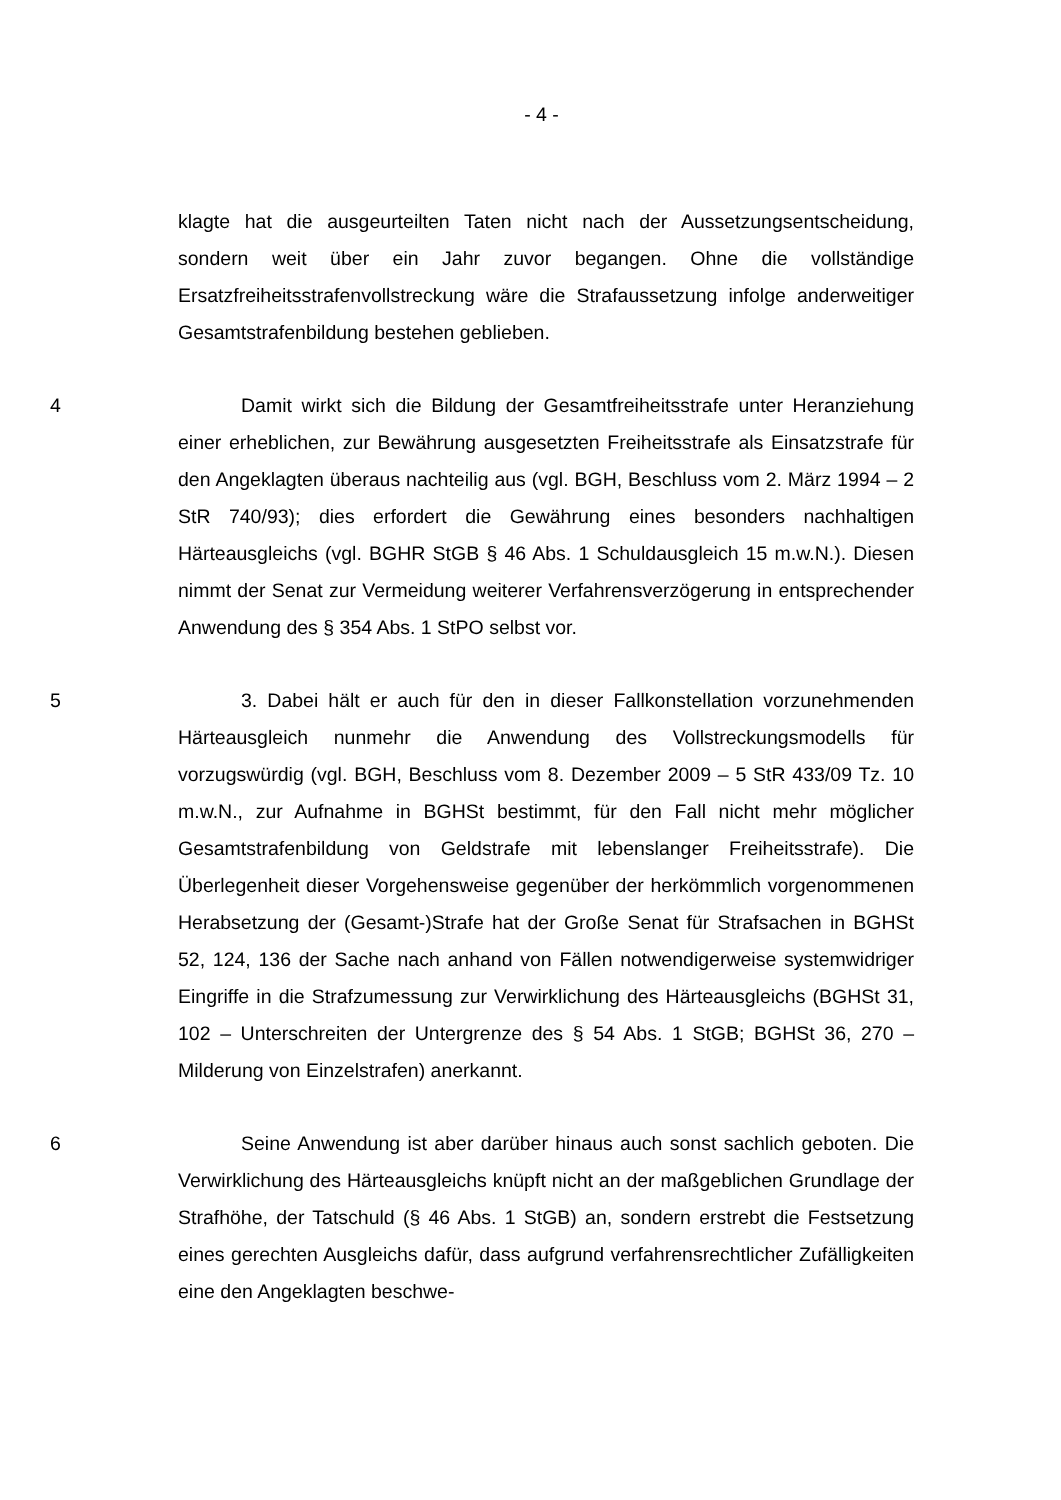- 4 -
klagte hat die ausgeurteilten Taten nicht nach der Aussetzungsentscheidung, sondern weit über ein Jahr zuvor begangen. Ohne die vollständige Ersatzfreiheitsstrafenvollstreckung wäre die Strafaussetzung infolge anderweitiger Gesamtstrafenbildung bestehen geblieben.
4 Damit wirkt sich die Bildung der Gesamtfreiheitsstrafe unter Heranziehung einer erheblichen, zur Bewährung ausgesetzten Freiheitsstrafe als Einsatzstrafe für den Angeklagten überaus nachteilig aus (vgl. BGH, Beschluss vom 2. März 1994 – 2 StR 740/93); dies erfordert die Gewährung eines besonders nachhaltigen Härteausgleichs (vgl. BGHR StGB § 46 Abs. 1 Schuldausgleich 15 m.w.N.). Diesen nimmt der Senat zur Vermeidung weiterer Verfahrensverzögerung in entsprechender Anwendung des § 354 Abs. 1 StPO selbst vor.
5 3. Dabei hält er auch für den in dieser Fallkonstellation vorzunehmenden Härteausgleich nunmehr die Anwendung des Vollstreckungsmodells für vorzugswürdig (vgl. BGH, Beschluss vom 8. Dezember 2009 – 5 StR 433/09 Tz. 10 m.w.N., zur Aufnahme in BGHSt bestimmt, für den Fall nicht mehr möglicher Gesamtstrafenbildung von Geldstrafe mit lebenslanger Freiheitsstrafe). Die Überlegenheit dieser Vorgehensweise gegenüber der herkömmlich vorgenommenen Herabsetzung der (Gesamt-)Strafe hat der Große Senat für Strafsachen in BGHSt 52, 124, 136 der Sache nach anhand von Fällen notwendigerweise systemwidriger Eingriffe in die Strafzumessung zur Verwirklichung des Härteausgleichs (BGHSt 31, 102 – Unterschreiten der Untergrenze des § 54 Abs. 1 StGB; BGHSt 36, 270 – Milderung von Einzelstrafen) anerkannt.
6 Seine Anwendung ist aber darüber hinaus auch sonst sachlich geboten. Die Verwirklichung des Härteausgleichs knüpft nicht an der maßgeblichen Grundlage der Strafhöhe, der Tatschuld (§ 46 Abs. 1 StGB) an, sondern erstrebt die Festsetzung eines gerechten Ausgleichs dafür, dass aufgrund verfahrensrechtlicher Zufälligkeiten eine den Angeklagten beschwe-